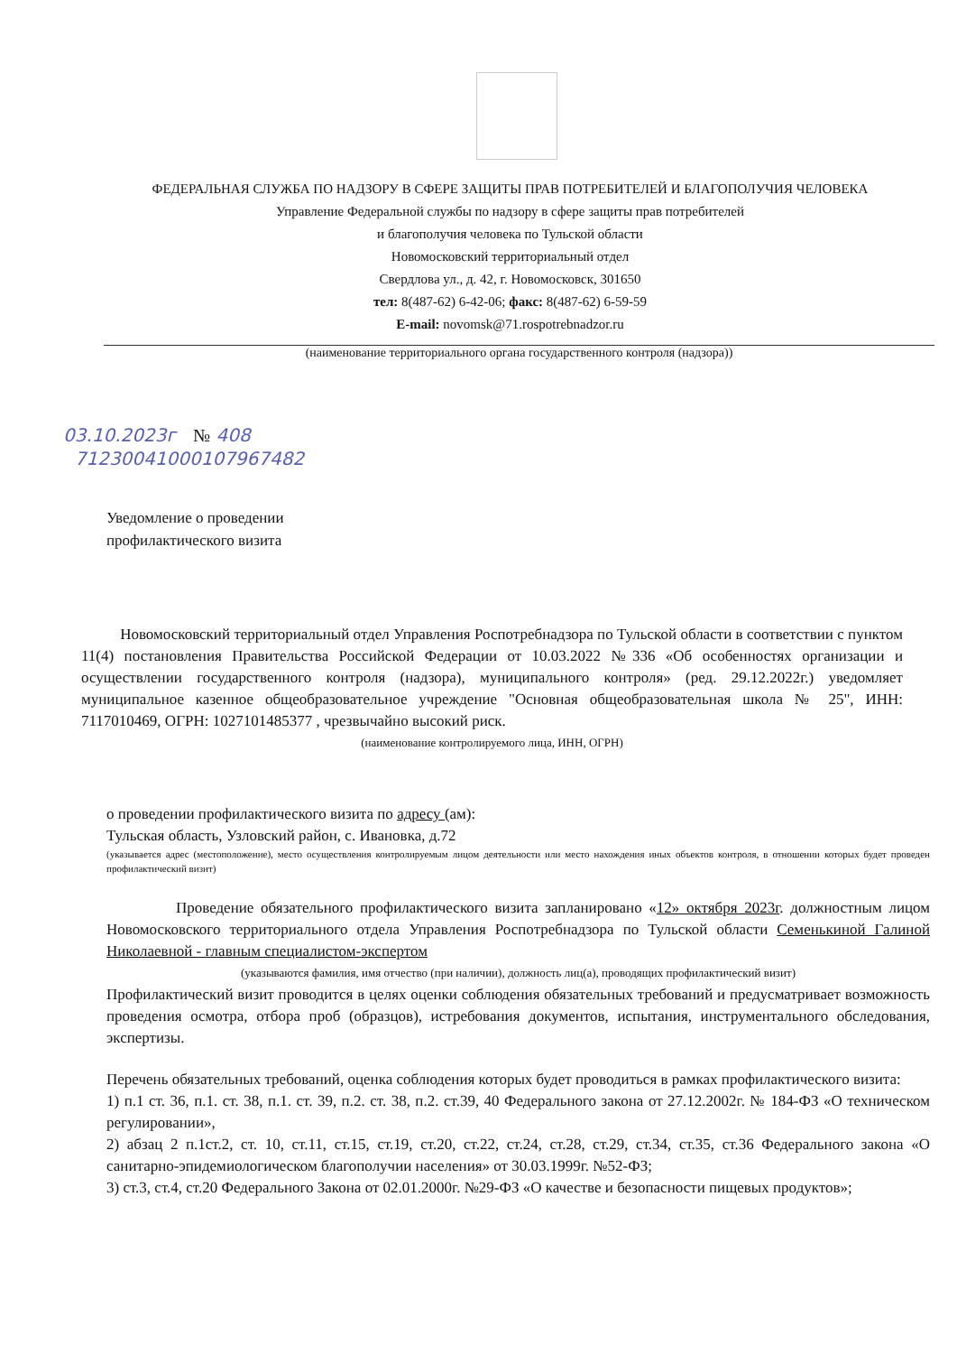ФЕДЕРАЛЬНАЯ СЛУЖБА ПО НАДЗОРУ В СФЕРЕ ЗАЩИТЫ ПРАВ ПОТРЕБИТЕЛЕЙ И БЛАГОПОЛУЧИЯ ЧЕЛОВЕКА
Управление Федеральной службы по надзору в сфере защиты прав потребителей
и благополучия человека по Тульской области
Новомосковский территориальный отдел
Свердлова ул., д. 42, г. Новомосковск, 301650
тел: 8(487-62) 6-42-06; факс: 8(487-62) 6-59-59
E-mail: novomsk@71.rospotrebnadzor.ru
(наименование территориального органа государственного контроля (надзора))
03.10.2023г № 408
71230041000107967482
Уведомление о проведении
профилактического визита
Новомосковский территориальный отдел Управления Роспотребнадзора по Тульской области в соответствии с пунктом 11(4) постановления Правительства Российской Федерации от 10.03.2022 №336 «Об особенностях организации и осуществлении государственного контроля (надзора), муниципального контроля» (ред. 29.12.2022г.) уведомляет муниципальное казенное общеобразовательное учреждение "Основная общеобразовательная школа № 25", ИНН: 7117010469, ОГРН: 1027101485377 , чрезвычайно высокий риск.
(наименование контролируемого лица, ИНН, ОГРН)
о проведении профилактического визита по адресу (ам):
Тульская область, Узловский район, с. Ивановка, д.72
(указывается адрес (местоположение), место осуществления контролируемым лицом деятельности или место нахождения иных объектов контроля, в отношении которых будет проведен профилактический визит)
Проведение обязательного профилактического визита запланировано «12» октября 2023г. должностным лицом Новомосковского территориального отдела Управления Роспотребнадзора по Тульской области Семенькиной Галиной Николаевной - главным специалистом-экспертом
(указываются фамилия, имя отчество (при наличии), должность лиц(а), проводящих профилактический визит)
Профилактический визит проводится в целях оценки соблюдения обязательных требований и предусматривает возможность проведения осмотра, отбора проб (образцов), истребования документов, испытания, инструментального обследования, экспертизы.
Перечень обязательных требований, оценка соблюдения которых будет проводиться в рамках профилактического визита:
1) п.1 ст. 36, п.1. ст. 38, п.1. ст. 39, п.2. ст. 38, п.2. ст.39, 40 Федерального закона от 27.12.2002г. № 184-ФЗ «О техническом регулировании»,
2) абзац 2 п.1ст.2, ст. 10, ст.11, ст.15, ст.19, ст.20, ст.22, ст.24, ст.28, ст.29, ст.34, ст.35, ст.36 Федерального закона «О санитарно-эпидемиологическом благополучии населения» от 30.03.1999г. №52-ФЗ;
3) ст.3, ст.4, ст.20 Федерального Закона от 02.01.2000г. №29-ФЗ «О качестве и безопасности пищевых продуктов»;